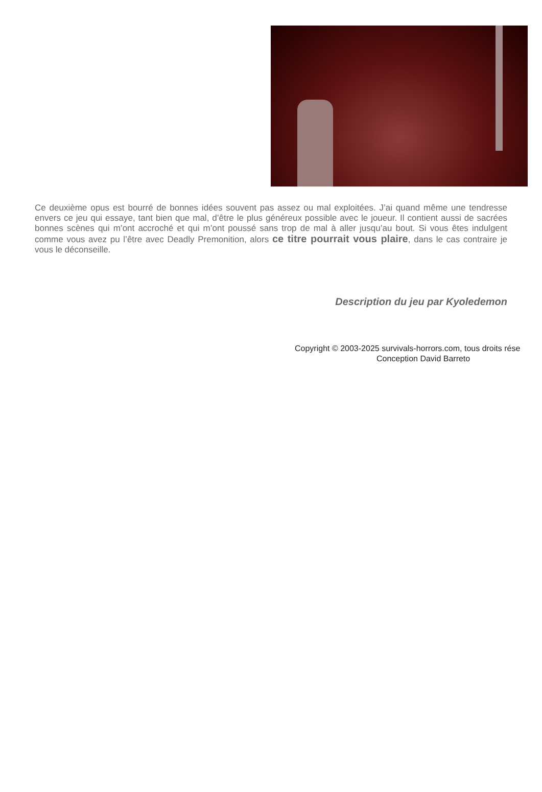Ce deuxième opus est bourré de bonnes idées souvent pas assez ou mal exploitées. J’ai quand même une tendresse envers ce jeu qui essaye, tant bien que mal, d’être le plus généreux possible avec le joueur. Il contient aussi de sacrées bonnes scènes qui m’ont accroché et qui m’ont poussé sans trop de mal à aller jusqu’au bout. Si vous êtes indulgent comme vous avez pu l’être avec Deadly Premonition, alors ce titre pourrait vous plaire, dans le cas contraire je vous le déconseille.
Description du jeu par Kyoledemon
Copyright © 2003-2025 survivals-horrors.com, tous droits rése
Conception David Barreto